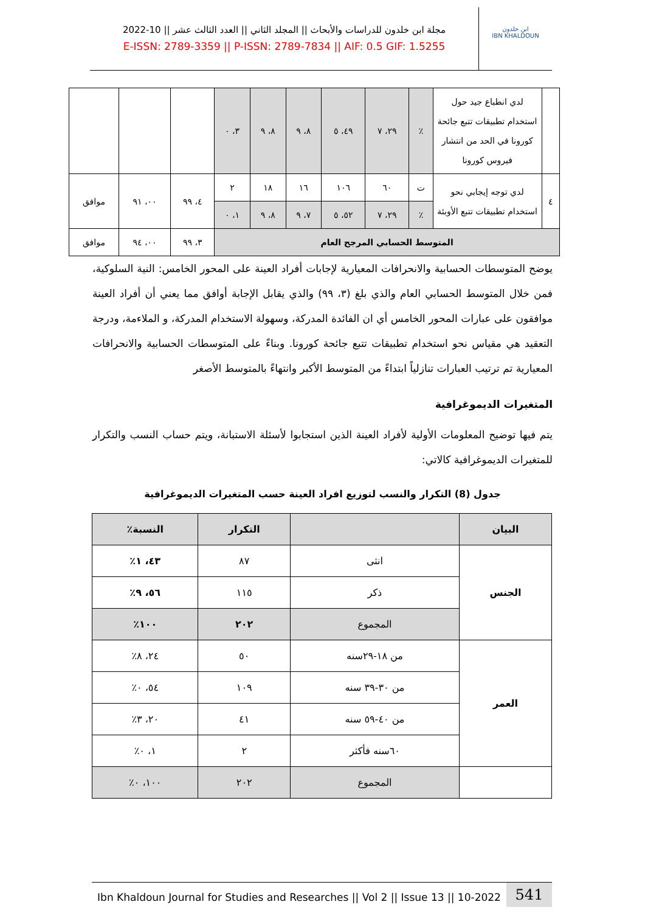ابن خلدون
IBN KHALDOUN
مجلة ابن خلدون للدراسات والأبحاث || المجلد الثاني || العدد الثالث عشر || 10-2022
E-ISSN: 2789-3359 || P-ISSN: 2789-7834 || AIF: 0.5 GIF: 1.5255
| | لدي انطباع جيد حول استخدام تطبيقات تتبع جائحة كورونا في الحد من انتشار فيروس كورونا | ٪ | ٢٩، ٧ | ٤٩، ٥ | ٨، ٩ | ٨، ٩ | ٣، ٠ | | | |
| ٤ | لدي توجه إيجابي نحو استخدام تطبيقات تتبع الأوبئة | ت | ٦٠ | ١٠٦ | ١٦ | ١٨ | ٢ | ٤، ٩٩ | ٠٠، ٩١ | موافق |
| | | ٪ | ٢٩، ٧ | ٥٢، ٥ | ٧، ٩ | ٨، ٩ | ١، ٠ | | | |
| المتوسط الحسابي المرجح العام | | | | | | | | ٣، ٩٩ | ٠٠، ٩٤ | موافق |
يوضح المتوسطات الحسابية والانحرافات المعيارية لإجابات أفراد العينة على المحور الخامس: النية السلوكية، فمن خلال المتوسط الحسابي العام والذي بلغ (٣، ٩٩) والذي يقابل الإجابة أوافق مما يعني أن أفراد العينة موافقون على عبارات المحور الخامس أي ان الفائدة المدركة، وسهولة الاستخدام المدركة، و الملاءمة، ودرجة التعقيد هي مقياس نحو استخدام تطبيقات تتبع جائحة كورونا. وبناءً على المتوسطات الحسابية والانحرافات المعيارية تم ترتيب العبارات تنازلياً ابتداءً من المتوسط الأكبر وانتهاءً بالمتوسط الأصغر
المتغيرات الديموغرافية
يتم فيها توضيح المعلومات الأولية لأفراد العينة الذين استجابوا لأسئلة الاستبانة، ويتم حساب النسب والتكرار للمتغيرات الديموغرافية كالاتي:
جدول (8) التكرار والنسب لتوزيع افراد العينة حسب المتغيرات الديموغرافية
| البيان | | التكرار | النسبة٪ |
| --- | --- | --- | --- |
| الجنس | انثى | ٨٧ | ٤٣، ١٪ |
| | ذكر | ١١٥ | ٥٦، ٩٪ |
| | المجموع | ٢٠٢ | ١٠٠٪ |
| العمر | من ١٨-٢٩سنه | ٥٠ | ٢٤، ٨٪ |
| | من ٣٠-٣٩ سنه | ١٠٩ | ٥٤، ٠٪ |
| | من ٤٠-٥٩ سنه | ٤١ | ٢٠، ٣٪ |
| | ٦٠سنه فأكثر | ٢ | ١، ٠٪ |
| | المجموع | ٢٠٢ | ١٠٠، ٠٪ |
Ibn Khaldoun Journal for Studies and Researches || Vol 2 || Issue 13 || 10-2022
541